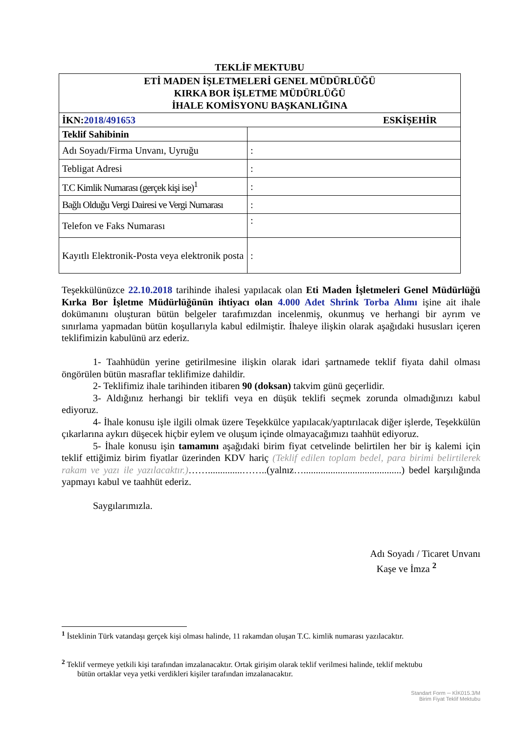TEKLİF MEKTUBU
| ETİ MADEN İŞLETMELERİ GENEL MÜDÜRLÜĞÜ KIRKA BOR İŞLETME MÜDÜRLÜĞÜ İHALE KOMİSYONU BAŞKANLIĞINA | |
| ESKİŞEHİR İKN: 2018/491653 | |
| Teklif Sahibinin | |
| Adı Soyadı/Firma Unvanı, Uyruğu | : |
| Tebligat Adresi | : |
| T.C Kimlik Numarası (gerçek kişi ise)<sup>1</sup> | : |
| Bağlı Olduğu Vergi Dairesi ve Vergi Numarası | : |
| Telefon ve Faks Numarası | : |
| Kayıtlı Elektronik-Posta veya elektronik posta | : |
Teşekkülünüzce 22.10.2018 tarihinde ihalesi yapılacak olan Eti Maden İşletmeleri Genel Müdürlüğü Kırka Bor İşletme Müdürlüğünün ihtiyacı olan 4.000 Adet Shrink Torba Alımı işine ait ihale dokümanını oluşturan bütün belgeler tarafımızdan incelenmiş, okunmuş ve herhangi bir ayrım ve sınırlama yapmadan bütün koşullarıyla kabul edilmiştir. İhaleye ilişkin olarak aşağıdaki hususları içeren teklifimizin kabulünü arz ederiz.
1- Taahhüdün yerine getirilmesine ilişkin olarak idari şartnamede teklif fiyata dahil olması öngörülen bütün masraflar teklifimize dahildir.
2- Teklifimiz ihale tarihinden itibaren 90 (doksan) takvim günü geçerlidir.
3- Aldığınız herhangi bir teklifi veya en düşük teklifi seçmek zorunda olmadığınızı kabul ediyoruz.
4- İhale konusu işle ilgili olmak üzere Teşekkülce yapılacak/yaptırılacak diğer işlerde, Teşekkülün çıkarlarına aykırı düşecek hiçbir eylem ve oluşum içinde olmayacağımızı taahhüt ediyoruz.
5- İhale konusu işin tamamını aşağıdaki birim fiyat cetvelinde belirtilen her bir iş kalemi için teklif ettiğimiz birim fiyatlar üzerinden KDV hariç (Teklif edilen toplam bedel, para birimi belirtilerek rakam ve yazı ile yazılacaktır.)……..............……..(yalnız…........................................) bedel karşılığında yapmayı kabul ve taahhüt ederiz.
Saygılarımızla.
Adı Soyadı / Ticaret Unvanı
Kaşe ve İmza <sup>2</sup>
<sup>1</sup> İsteklinin Türk vatandaşı gerçek kişi olması halinde, 11 rakamdan oluşan T.C. kimlik numarası yazılacaktır.
<sup>2</sup> Teklif vermeye yetkili kişi tarafından imzalanacaktır. Ortak girişim olarak teklif verilmesi halinde, teklif mektubu
bütün ortaklar veya yetki verdikleri kişiler tarafından imzalanacaktır.
Standart Form ─ KİK015.3/M
Birim Fiyat Teklif Mektubu